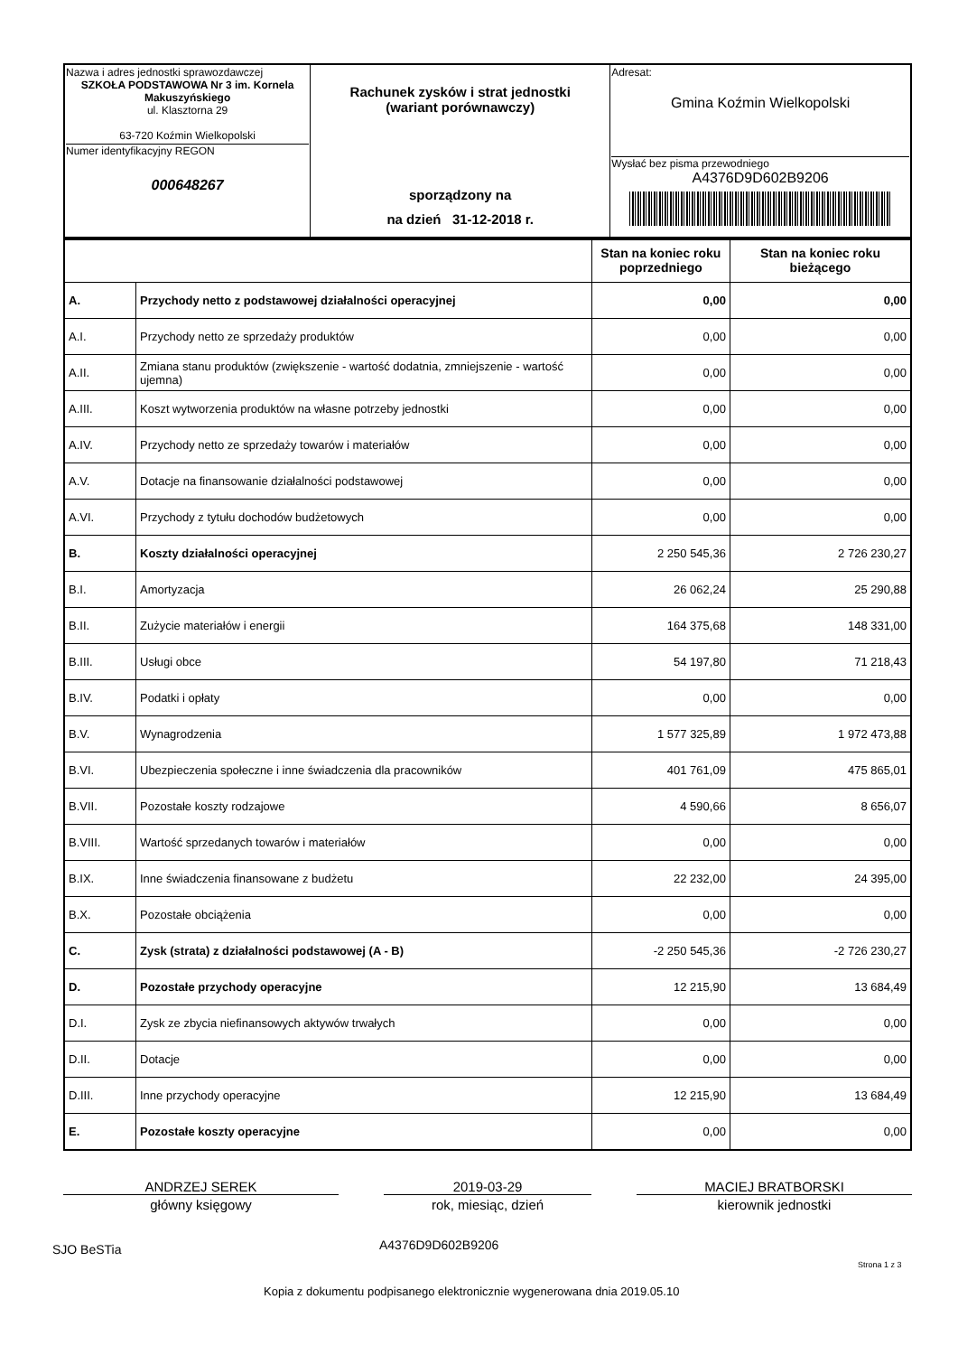| Nazwa i adres jednostki sprawozdawczej SZKOŁA PODSTAWOWA Nr 3 im. Kornela Makuszyńskiego ul. Klasztorna 29 63-720 Koźmin Wielkopolski Numer identyfikacyjny REGON 000648267 | Rachunek zysków i strat jednostki (wariant porównawczy) sporządzony na na dzień 31-12-2018 r. | Adresat: Gmina Koźmin Wielkopolski Wysłać bez pisma przewodniego A4376D9D602B9206 |
| | | Stan na koniec roku poprzedniego | Stan na koniec roku bieżącego |
| A. | Przychody netto z podstawowej działalności operacyjnej | 0,00 | 0,00 |
| A.I. | Przychody netto ze sprzedaży produktów | 0,00 | 0,00 |
| A.II. | Zmiana stanu produktów (zwiększenie - wartość dodatnia, zmniejszenie - wartość ujemna) | 0,00 | 0,00 |
| A.III. | Koszt wytworzenia produktów na własne potrzeby jednostki | 0,00 | 0,00 |
| A.IV. | Przychody netto ze sprzedaży towarów i materiałów | 0,00 | 0,00 |
| A.V. | Dotacje na finansowanie działalności podstawowej | 0,00 | 0,00 |
| A.VI. | Przychody z tytułu dochodów budżetowych | 0,00 | 0,00 |
| B. | Koszty działalności operacyjnej | 2 250 545,36 | 2 726 230,27 |
| B.I. | Amortyzacja | 26 062,24 | 25 290,88 |
| B.II. | Zużycie materiałów i energii | 164 375,68 | 148 331,00 |
| B.III. | Usługi obce | 54 197,80 | 71 218,43 |
| B.IV. | Podatki i opłaty | 0,00 | 0,00 |
| B.V. | Wynagrodzenia | 1 577 325,89 | 1 972 473,88 |
| B.VI. | Ubezpieczenia społeczne i inne świadczenia dla pracowników | 401 761,09 | 475 865,01 |
| B.VII. | Pozostałe koszty rodzajowe | 4 590,66 | 8 656,07 |
| B.VIII. | Wartość sprzedanych towarów i materiałów | 0,00 | 0,00 |
| B.IX. | Inne świadczenia finansowane z budżetu | 22 232,00 | 24 395,00 |
| B.X. | Pozostałe obciążenia | 0,00 | 0,00 |
| C. | Zysk (strata) z działalności podstawowej (A - B) | -2 250 545,36 | -2 726 230,27 |
| D. | Pozostałe przychody operacyjne | 12 215,90 | 13 684,49 |
| D.I. | Zysk ze zbycia niefinansowych aktywów trwałych | 0,00 | 0,00 |
| D.II. | Dotacje | 0,00 | 0,00 |
| D.III. | Inne przychody operacyjne | 12 215,90 | 13 684,49 |
| E. | Pozostałe koszty operacyjne | 0,00 | 0,00 |
ANDRZEJ SEREK
główny księgowy
2019-03-29
rok, miesiąc, dzień
MACIEJ BRATBORSKI
kierownik jednostki
SJO BeSTia A4376D9D602B9206
Strona 1 z 3
Kopia z dokumentu podpisanego elektronicznie wygenerowana dnia 2019.05.10